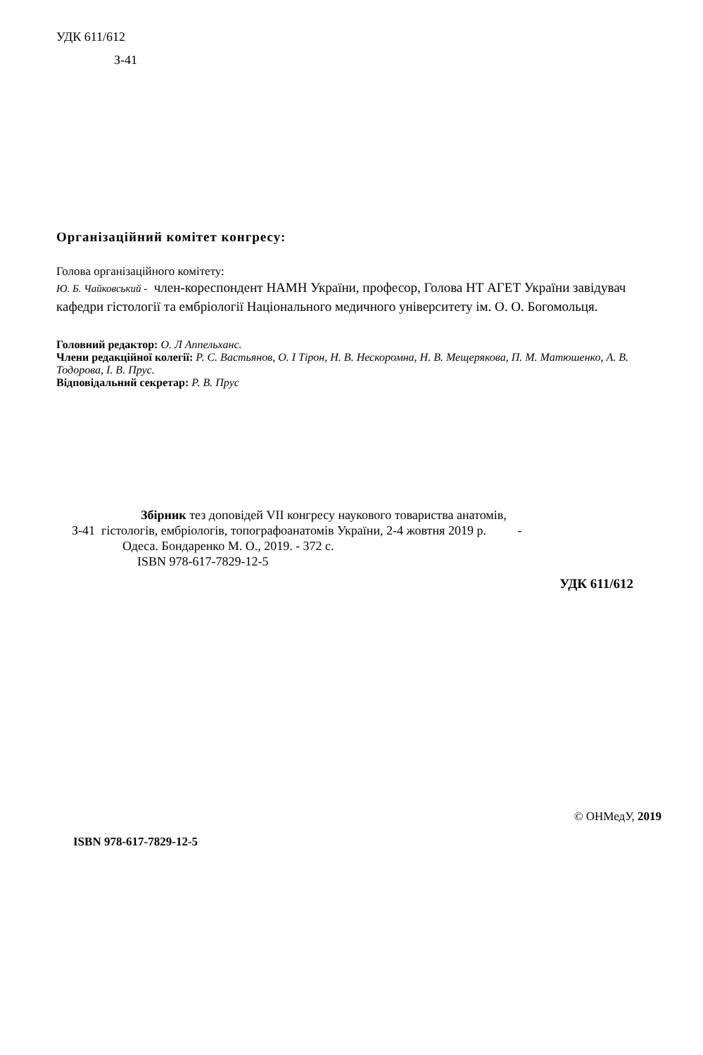УДК 611/612
З-41
Організаційний комітет конгресу:
Голова організаційного комітету:
Ю. Б. Чайковський - член-кореспондент НАМН України, професор, Голова НТ АГЕТ України завідувач кафедри гістології та ембріології Національного медичного університету ім. О. О. Богомольця.
Головний редактор: О. Л Аппельханс.
Члени редакційної колегії: Р. С. Вастьянов, О. І Тірон, Н. В. Нескоромна, Н. В. Мещерякова, П. М. Матюшенко, А. В. Тодорова, І. В. Прус.
Відповідальний секретар: Р. В. Прус
Збірник тез доповідей VII конгресу наукового товариства анатомів,
З-41 гістологів, ембріологів, топографоанатомів України, 2-4 жовтня 2019 р. -
Одеса. Бондаренко М. О., 2019. - 372 с.
ISBN 978-617-7829-12-5
УДК 611/612
© ОНМедУ, 2019
ISBN 978-617-7829-12-5